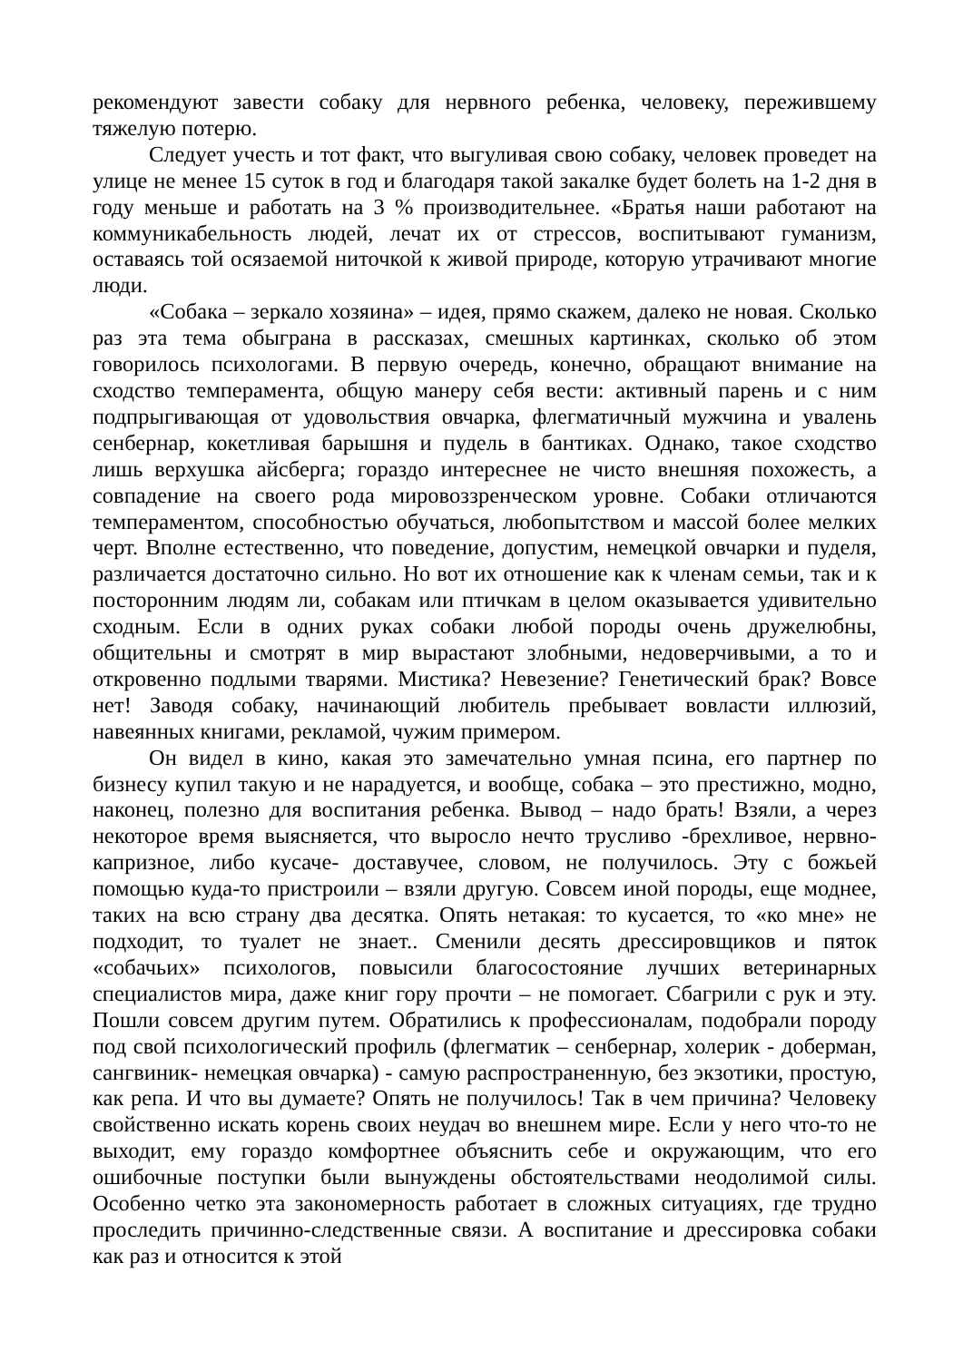рекомендуют завести собаку для нервного ребенка, человеку, пережившему тяжелую потерю.
Следует учесть и тот факт, что выгуливая свою собаку, человек проведет на улице не менее 15 суток в год и благодаря такой закалке будет болеть на 1-2 дня в году меньше и работать на 3 % производительнее. «Братья наши работают на коммуникабельность людей, лечат их от стрессов, воспитывают гуманизм, оставаясь той осязаемой ниточкой к живой природе, которую утрачивают многие люди.
«Собака – зеркало хозяина» – идея, прямо скажем, далеко не новая. Сколько раз эта тема обыграна в рассказах, смешных картинках, сколько об этом говорилось психологами. В первую очередь, конечно, обращают внимание на сходство темперамента, общую манеру себя вести: активный парень и с ним подпрыгивающая от удовольствия овчарка, флегматичный мужчина и увалень сенбернар, кокетливая барышня и пудель в бантиках. Однако, такое сходство лишь верхушка айсберга; гораздо интереснее не чисто внешняя похожесть, а совпадение на своего рода мировоззренческом уровне. Собаки отличаются темпераментом, способностью обучаться, любопытством и массой более мелких черт. Вполне естественно, что поведение, допустим, немецкой овчарки и пуделя, различается достаточно сильно. Но вот их отношение как к членам семьи, так и к посторонним людям ли, собакам или птичкам в целом оказывается удивительно сходным. Если в одних руках собаки любой породы очень дружелюбны, общительны и смотрят в мир вырастают злобными, недоверчивыми, а то и откровенно подлыми тварями. Мистика? Невезение? Генетический брак? Вовсе нет! Заводя собаку, начинающий любитель пребывает вовласти иллюзий, навеянных книгами, рекламой, чужим примером.
Он видел в кино, какая это замечательно умная псина, его партнер по бизнесу купил такую и не нарадуется, и вообще, собака – это престижно, модно, наконец, полезно для воспитания ребенка. Вывод – надо брать! Взяли, а через некоторое время выясняется, что выросло нечто трусливо -брехливое, нервно-капризное, либо кусаче- доставучее, словом, не получилось. Эту с божьей помощью куда-то пристроили – взяли другую. Совсем иной породы, еще моднее, таких на всю страну два десятка. Опять нетакая: то кусается, то «ко мне» не подходит, то туалет не знает.. Сменили десять дрессировщиков и пяток «собачьих» психологов, повысили благосостояние лучших ветеринарных специалистов мира, даже книг гору прочти – не помогает. Сбагрили с рук и эту. Пошли совсем другим путем. Обратились к профессионалам, подобрали породу под свой психологический профиль (флегматик – сенбернар, холерик - доберман, сангвиник- немецкая овчарка) - самую распространенную, без экзотики, простую, как репа. И что вы думаете? Опять не получилось! Так в чем причина? Человеку свойственно искать корень своих неудач во внешнем мире. Если у него что-то не выходит, ему гораздо комфортнее объяснить себе и окружающим, что его ошибочные поступки были вынуждены обстоятельствами неодолимой силы. Особенно четко эта закономерность работает в сложных ситуациях, где трудно проследить причинно-следственные связи. А воспитание и дрессировка собаки как раз и относится к этой